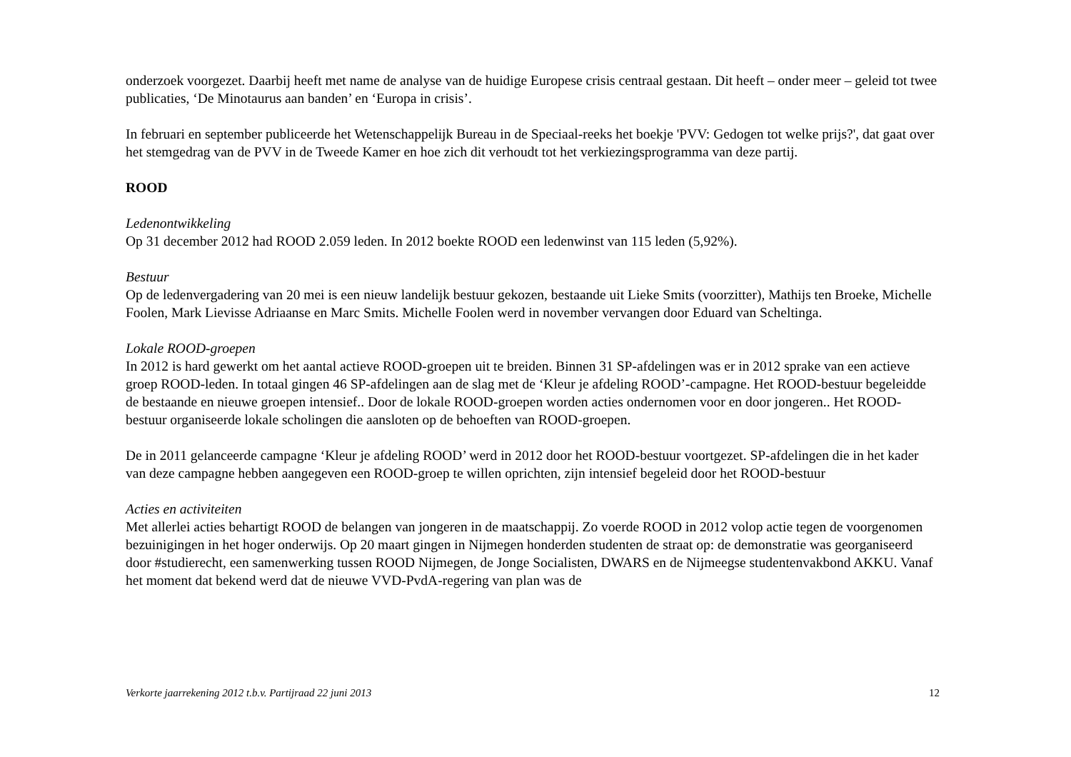onderzoek voorgezet. Daarbij heeft met name de analyse van de huidige Europese crisis centraal gestaan. Dit heeft – onder meer – geleid tot twee publicaties, ‘De Minotaurus aan banden’ en ‘Europa in crisis’.
In februari en september publiceerde het Wetenschappelijk Bureau in de Speciaal-reeks het boekje 'PVV: Gedogen tot welke prijs?', dat gaat over het stemgedrag van de PVV in de Tweede Kamer en hoe zich dit verhoudt tot het verkiezingsprogramma van deze partij.
ROOD
Ledenontwikkeling
Op 31 december 2012 had ROOD 2.059 leden. In 2012 boekte ROOD een ledenwinst van 115 leden (5,92%).
Bestuur
Op de ledenvergadering van 20 mei is een nieuw landelijk bestuur gekozen, bestaande uit Lieke Smits (voorzitter), Mathijs ten Broeke, Michelle Foolen, Mark Lievisse Adriaanse en Marc Smits. Michelle Foolen werd in november vervangen door Eduard van Scheltinga.
Lokale ROOD-groepen
In 2012 is hard gewerkt om het aantal actieve ROOD-groepen uit te breiden. Binnen 31 SP-afdelingen was er in 2012 sprake van een actieve groep ROOD-leden. In totaal gingen 46 SP-afdelingen aan de slag met de ‘Kleur je afdeling ROOD’-campagne. Het ROOD-bestuur begeleidde de bestaande en nieuwe groepen intensief.. Door de lokale ROOD-groepen worden acties ondernomen voor en door jongeren.. Het ROOD-bestuur organiseerde lokale scholingen die aansloten op de behoeften van ROOD-groepen.
De in 2011 gelanceerde campagne ‘Kleur je afdeling ROOD’ werd in 2012 door het ROOD-bestuur voortgezet. SP-afdelingen die in het kader van deze campagne hebben aangegeven een ROOD-groep te willen oprichten, zijn intensief begeleid door het ROOD-bestuur
Acties en activiteiten
Met allerlei acties behartigt ROOD de belangen van jongeren in de maatschappij. Zo voerde ROOD in 2012 volop actie tegen de voorgenomen bezuinigingen in het hoger onderwijs. Op 20 maart gingen in Nijmegen honderden studenten de straat op: de demonstratie was georganiseerd door #studierecht, een samenwerking tussen ROOD Nijmegen, de Jonge Socialisten, DWARS en de Nijmeegse studentenvakbond AKKU. Vanaf het moment dat bekend werd dat de nieuwe VVD-PvdA-regering van plan was de
Verkorte jaarrekening 2012 t.b.v. Partijraad 22 juni 2013 12